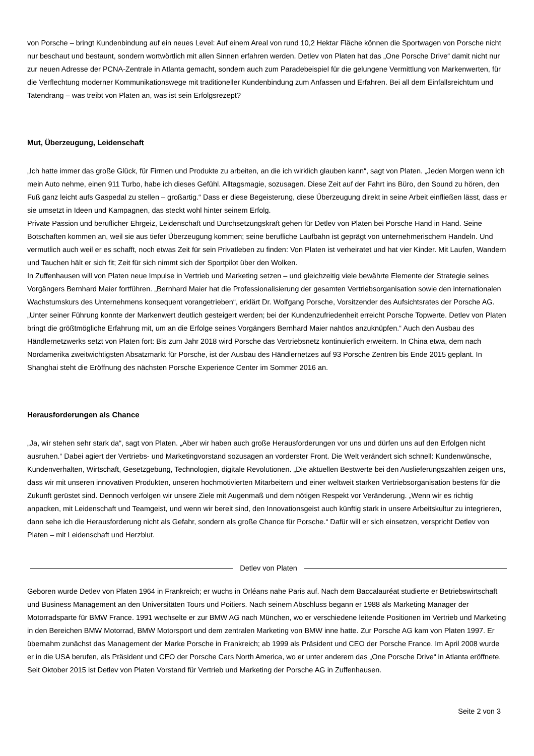von Porsche – bringt Kundenbindung auf ein neues Level: Auf einem Areal von rund 10,2 Hektar Fläche können die Sportwagen von Porsche nicht nur beschaut und bestaunt, sondern wortwörtlich mit allen Sinnen erfahren werden. Detlev von Platen hat das „One Porsche Drive“ damit nicht nur zur neuen Adresse der PCNA-Zentrale in Atlanta gemacht, sondern auch zum Paradebeispiel für die gelungene Vermittlung von Markenwerten, für die Verflechtung moderner Kommunikationswege mit traditioneller Kundenbindung zum Anfassen und Erfahren. Bei all dem Einfallsreichtum und Tatendrang – was treibt von Platen an, was ist sein Erfolgsrezept?
Mut, Überzeugung, Leidenschaft
„Ich hatte immer das große Glück, für Firmen und Produkte zu arbeiten, an die ich wirklich glauben kann“, sagt von Platen. „Jeden Morgen wenn ich mein Auto nehme, einen 911 Turbo, habe ich dieses Gefühl. Alltagsmagie, sozusagen. Diese Zeit auf der Fahrt ins Büro, den Sound zu hören, den Fuß ganz leicht aufs Gaspedal zu stellen – großartig.“ Dass er diese Begeisterung, diese Überzeugung direkt in seine Arbeit einfließen lässt, dass er sie umsetzt in Ideen und Kampagnen, das steckt wohl hinter seinem Erfolg.
Private Passion und beruflicher Ehrgeiz, Leidenschaft und Durchsetzungskraft gehen für Detlev von Platen bei Porsche Hand in Hand. Seine Botschaften kommen an, weil sie aus tiefer Überzeugung kommen; seine berufliche Laufbahn ist geprägt von unternehmerischem Handeln. Und vermutlich auch weil er es schafft, noch etwas Zeit für sein Privatleben zu finden: Von Platen ist verheiratet und hat vier Kinder. Mit Laufen, Wandern und Tauchen hält er sich fit; Zeit für sich nimmt sich der Sportpilot über den Wolken.
In Zuffenhausen will von Platen neue Impulse in Vertrieb und Marketing setzen – und gleichzeitig viele bewährte Elemente der Strategie seines Vorgängers Bernhard Maier fortführen. „Bernhard Maier hat die Professionalisierung der gesamten Vertriebsorganisation sowie den internationalen Wachstumskurs des Unternehmens konsequent vorangetrieben“, erklärt Dr. Wolfgang Porsche, Vorsitzender des Aufsichtsrates der Porsche AG. „Unter seiner Führung konnte der Markenwert deutlich gesteigert werden; bei der Kundenzufriedenheit erreicht Porsche Topwerte. Detlev von Platen bringt die größtmögliche Erfahrung mit, um an die Erfolge seines Vorgängers Bernhard Maier nahtlos anzuknüpfen.“ Auch den Ausbau des Händlernetzwerks setzt von Platen fort: Bis zum Jahr 2018 wird Porsche das Vertriebsnetz kontinuierlich erweitern. In China etwa, dem nach Nordamerika zweitwichtigsten Absatzmarkt für Porsche, ist der Ausbau des Händlernetzes auf 93 Porsche Zentren bis Ende 2015 geplant. In Shanghai steht die Eröffnung des nächsten Porsche Experience Center im Sommer 2016 an.
Herausforderungen als Chance
„Ja, wir stehen sehr stark da“, sagt von Platen. „Aber wir haben auch große Herausforderungen vor uns und dürfen uns auf den Erfolgen nicht ausruhen.“ Dabei agiert der Vertriebs- und Marketingvorstand sozusagen an vorderster Front. Die Welt verändert sich schnell: Kundenwünsche, Kundenverhalten, Wirtschaft, Gesetzgebung, Technologien, digitale Revolutionen. „Die aktuellen Bestwerte bei den Auslieferungszahlen zeigen uns, dass wir mit unseren innovativen Produkten, unseren hochmotivierten Mitarbeitern und einer weltweit starken Vertriebsorganisation bestens für die Zukunft gerüstet sind. Dennoch verfolgen wir unsere Ziele mit Augenmaß und dem nötigen Respekt vor Veränderung. „Wenn wir es richtig anpacken, mit Leidenschaft und Teamgeist, und wenn wir bereit sind, den Innovationsgeist auch künftig stark in unsere Arbeitskultur zu integrieren, dann sehe ich die Herausforderung nicht als Gefahr, sondern als große Chance für Porsche.“ Dafür will er sich einsetzen, verspricht Detlev von Platen – mit Leidenschaft und Herzblut.
Detlev von Platen
Geboren wurde Detlev von Platen 1964 in Frankreich; er wuchs in Orléans nahe Paris auf. Nach dem Baccalauréat studierte er Betriebswirtschaft und Business Management an den Universitäten Tours und Poitiers. Nach seinem Abschluss begann er 1988 als Marketing Manager der Motorradsparte für BMW France. 1991 wechselte er zur BMW AG nach München, wo er verschiedene leitende Positionen im Vertrieb und Marketing in den Bereichen BMW Motorrad, BMW Motorsport und dem zentralen Marketing von BMW inne hatte. Zur Porsche AG kam von Platen 1997. Er übernahm zunächst das Management der Marke Porsche in Frankreich; ab 1999 als Präsident und CEO der Porsche France. Im April 2008 wurde er in die USA berufen, als Präsident und CEO der Porsche Cars North America, wo er unter anderem das „One Porsche Drive“ in Atlanta eröffnete. Seit Oktober 2015 ist Detlev von Platen Vorstand für Vertrieb und Marketing der Porsche AG in Zuffenhausen.
Seite 2 von 3